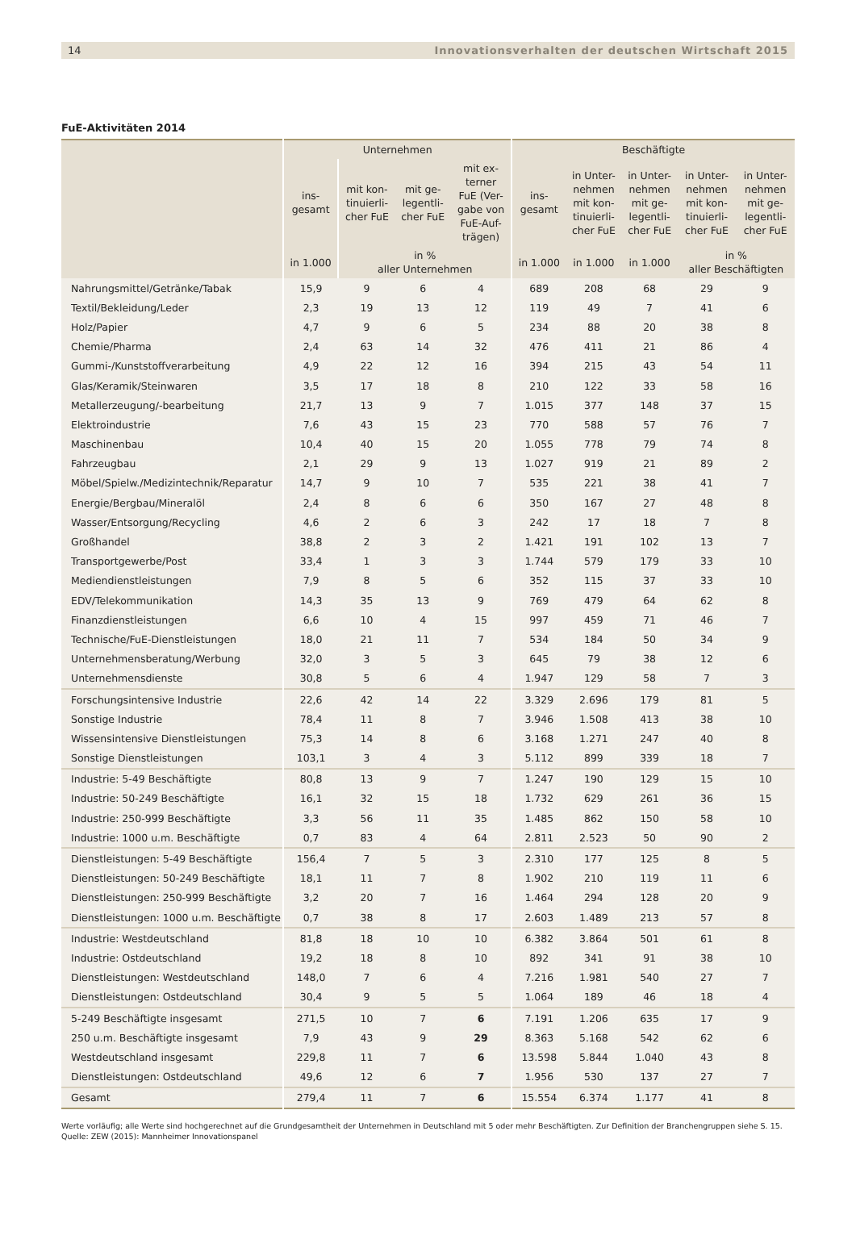14 Innovationsverhalten der deutschen Wirtschaft 2015
FuE-Aktivitäten 2014
| | Unternehmen | | | | Beschäftigte | | | | |
| --- | --- | --- | --- | --- | --- | --- | --- | --- | --- |
| | ins- gesamt | mit kon- tinuierli- cher FuE | mit ge- legentli- cher FuE | mit ex- terner FuE (Ver- gabe von FuE-Auf- trägen) | ins- gesamt | in Unter- nehmen mit kon- tinuierli- cher FuE | in Unter- nehmen mit ge- legentli- cher FuE | in Unter- nehmen mit kon- tinuierli- cher FuE | in Unter- nehmen mit ge- legentli- cher FuE |
| | in 1.000 | in % aller Unternehmen | | | in 1.000 | in 1.000 | in 1.000 | in % aller Beschäftigten | |
| Nahrungsmittel/Getränke/Tabak | 15,9 | 9 | 6 | 4 | 689 | 208 | 68 | 29 | 9 |
| Textil/Bekleidung/Leder | 2,3 | 19 | 13 | 12 | 119 | 49 | 7 | 41 | 6 |
| Holz/Papier | 4,7 | 9 | 6 | 5 | 234 | 88 | 20 | 38 | 8 |
| Chemie/Pharma | 2,4 | 63 | 14 | 32 | 476 | 411 | 21 | 86 | 4 |
| Gummi-/Kunststoffverarbeitung | 4,9 | 22 | 12 | 16 | 394 | 215 | 43 | 54 | 11 |
| Glas/Keramik/Steinwaren | 3,5 | 17 | 18 | 8 | 210 | 122 | 33 | 58 | 16 |
| Metallerzeugung/-bearbeitung | 21,7 | 13 | 9 | 7 | 1.015 | 377 | 148 | 37 | 15 |
| Elektroindustrie | 7,6 | 43 | 15 | 23 | 770 | 588 | 57 | 76 | 7 |
| Maschinenbau | 10,4 | 40 | 15 | 20 | 1.055 | 778 | 79 | 74 | 8 |
| Fahrzeugbau | 2,1 | 29 | 9 | 13 | 1.027 | 919 | 21 | 89 | 2 |
| Möbel/Spielw./Medizintechnik/Reparatur | 14,7 | 9 | 10 | 7 | 535 | 221 | 38 | 41 | 7 |
| Energie/Bergbau/Mineralöl | 2,4 | 8 | 6 | 6 | 350 | 167 | 27 | 48 | 8 |
| Wasser/Entsorgung/Recycling | 4,6 | 2 | 6 | 3 | 242 | 17 | 18 | 7 | 8 |
| Großhandel | 38,8 | 2 | 3 | 2 | 1.421 | 191 | 102 | 13 | 7 |
| Transportgewerbe/Post | 33,4 | 1 | 3 | 3 | 1.744 | 579 | 179 | 33 | 10 |
| Mediendienstleistungen | 7,9 | 8 | 5 | 6 | 352 | 115 | 37 | 33 | 10 |
| EDV/Telekommunikation | 14,3 | 35 | 13 | 9 | 769 | 479 | 64 | 62 | 8 |
| Finanzdienstleistungen | 6,6 | 10 | 4 | 15 | 997 | 459 | 71 | 46 | 7 |
| Technische/FuE-Dienstleistungen | 18,0 | 21 | 11 | 7 | 534 | 184 | 50 | 34 | 9 |
| Unternehmensberatung/Werbung | 32,0 | 3 | 5 | 3 | 645 | 79 | 38 | 12 | 6 |
| Unternehmensdienste | 30,8 | 5 | 6 | 4 | 1.947 | 129 | 58 | 7 | 3 |
| Forschungsintensive Industrie | 22,6 | 42 | 14 | 22 | 3.329 | 2.696 | 179 | 81 | 5 |
| Sonstige Industrie | 78,4 | 11 | 8 | 7 | 3.946 | 1.508 | 413 | 38 | 10 |
| Wissensintensive Dienstleistungen | 75,3 | 14 | 8 | 6 | 3.168 | 1.271 | 247 | 40 | 8 |
| Sonstige Dienstleistungen | 103,1 | 3 | 4 | 3 | 5.112 | 899 | 339 | 18 | 7 |
| Industrie: 5-49 Beschäftigte | 80,8 | 13 | 9 | 7 | 1.247 | 190 | 129 | 15 | 10 |
| Industrie: 50-249 Beschäftigte | 16,1 | 32 | 15 | 18 | 1.732 | 629 | 261 | 36 | 15 |
| Industrie: 250-999 Beschäftigte | 3,3 | 56 | 11 | 35 | 1.485 | 862 | 150 | 58 | 10 |
| Industrie: 1000 u.m. Beschäftigte | 0,7 | 83 | 4 | 64 | 2.811 | 2.523 | 50 | 90 | 2 |
| Dienstleistungen: 5-49 Beschäftigte | 156,4 | 7 | 5 | 3 | 2.310 | 177 | 125 | 8 | 5 |
| Dienstleistungen: 50-249 Beschäftigte | 18,1 | 11 | 7 | 8 | 1.902 | 210 | 119 | 11 | 6 |
| Dienstleistungen: 250-999 Beschäftigte | 3,2 | 20 | 7 | 16 | 1.464 | 294 | 128 | 20 | 9 |
| Dienstleistungen: 1000 u.m. Beschäftigte | 0,7 | 38 | 8 | 17 | 2.603 | 1.489 | 213 | 57 | 8 |
| Industrie: Westdeutschland | 81,8 | 18 | 10 | 10 | 6.382 | 3.864 | 501 | 61 | 8 |
| Industrie: Ostdeutschland | 19,2 | 18 | 8 | 10 | 892 | 341 | 91 | 38 | 10 |
| Dienstleistungen: Westdeutschland | 148,0 | 7 | 6 | 4 | 7.216 | 1.981 | 540 | 27 | 7 |
| Dienstleistungen: Ostdeutschland | 30,4 | 9 | 5 | 5 | 1.064 | 189 | 46 | 18 | 4 |
| 5-249 Beschäftigte insgesamt | 271,5 | 10 | 7 | 6 | 7.191 | 1.206 | 635 | 17 | 9 |
| 250 u.m. Beschäftigte insgesamt | 7,9 | 43 | 9 | 29 | 8.363 | 5.168 | 542 | 62 | 6 |
| Westdeutschland insgesamt | 229,8 | 11 | 7 | 6 | 13.598 | 5.844 | 1.040 | 43 | 8 |
| Dienstleistungen: Ostdeutschland | 49,6 | 12 | 6 | 7 | 1.956 | 530 | 137 | 27 | 7 |
| Gesamt | 279,4 | 11 | 7 | 6 | 15.554 | 6.374 | 1.177 | 41 | 8 |
Werte vorläufig; alle Werte sind hochgerechnet auf die Grundgesamtheit der Unternehmen in Deutschland mit 5 oder mehr Beschäftigten. Zur Definition der Branchengruppen siehe S. 15.
Quelle: ZEW (2015): Mannheimer Innovationspanel